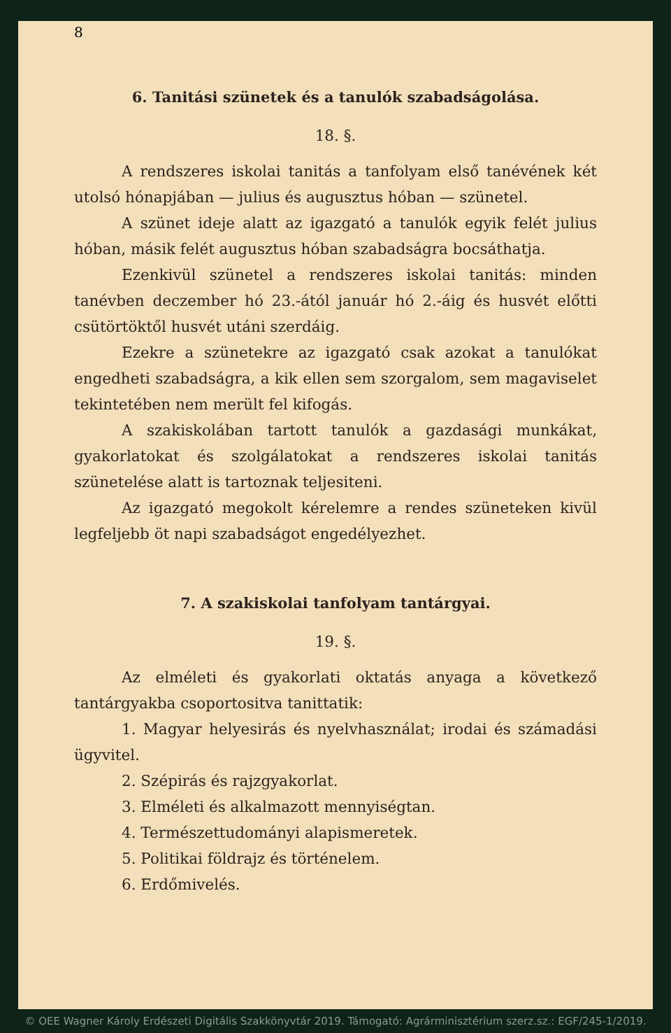8
6. Tanitási szünetek és a tanulók szabadságolása.
18. §.
A rendszeres iskolai tanitás a tanfolyam első tanévének két utolsó hónapjában — julius és augusztus hóban — szünetel.
A szünet ideje alatt az igazgató a tanulók egyik felét julius hóban, másik felét augusztus hóban szabadságra bocsáthatja.
Ezenkivül szünetel a rendszeres iskolai tanitás: minden tanévben deczember hó 23.-ától január hó 2.-áig és husvét előtti csütörtöktől husvét utáni szerdáig.
Ezekre a szünetekre az igazgató csak azokat a tanulókat engedheti szabadságra, a kik ellen sem szorgalom, sem magaviselet tekintetében nem merült fel kifogás.
A szakiskolában tartott tanulók a gazdasági munkákat, gyakorlatokat és szolgálatokat a rendszeres iskolai tanitás szünetelése alatt is tartoznak teljesiteni.
Az igazgató megokolt kérelemre a rendes szüneteken kivül legfeljebb öt napi szabadságot engedélyezhet.
7. A szakiskolai tanfolyam tantárgyai.
19. §.
Az elméleti és gyakorlati oktatás anyaga a következő tantárgyakba csoportositva tanittatik:
1. Magyar helyesirás és nyelvhasználat; irodai és számadási ügyvitel.
2. Szépirás és rajzgyakorlat.
3. Elméleti és alkalmazott mennyiségtan.
4. Természettudományi alapismeretek.
5. Politikai földrajz és történelem.
6. Erdőmivelés.
© OEE Wagner Károly Erdészeti Digitális Szakkönyvtár 2019. Támogató: Agrárminisztérium szerz.sz.: EGF/245-1/2019.